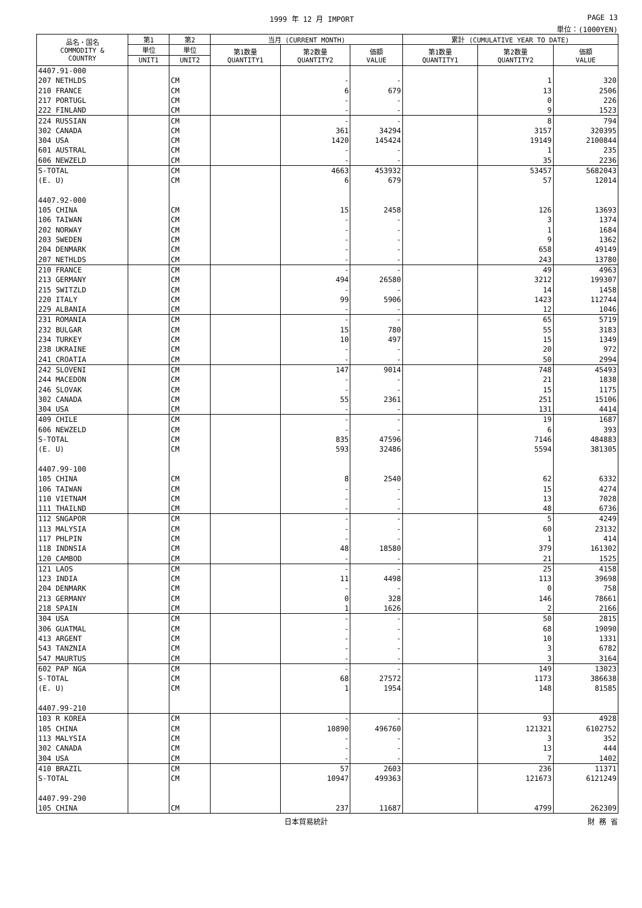1999 年 12 月 IMPORT PAGE 13
単位：(1000YEN)
| 品名・国名 COMMODITY & COUNTRY | 第1 | 第2 | 当月 (CURRENT MONTH) | | | 累計 (CUMULATIVE YEAR TO DATE) | | |
| --- | --- | --- | --- | --- | --- | --- | --- | --- |
| | 単位 | 単位 | 第1数量 QUANTITY1 | 第2数量 QUANTITY2 | 価額 VALUE | 第1数量 QUANTITY1 | 第2数量 QUANTITY2 | 価額 VALUE |
| | UNIT1 | UNIT2 | | | | | | |
| 4407.91-000 | | | | | | | | |
| 207 NETHLDS | | CM | | - | - | | 1 | 320 |
| 210 FRANCE | | CM | | 6 | 679 | | 13 | 2506 |
| 217 PORTUGL | | CM | | - | - | | 0 | 226 |
| 222 FINLAND | | CM | | - | - | | 9 | 1523 |
| 224 RUSSIAN | | CM | | - | - | | 8 | 794 |
| 302 CANADA | | CM | | 361 | 34294 | | 3157 | 320395 |
| 304 USA | | CM | | 1420 | 145424 | | 19149 | 2100844 |
| 601 AUSTRAL | | CM | | - | - | | 1 | 235 |
| 606 NEWZELD | | CM | | - | - | | 35 | 2236 |
| S-TOTAL | | CM | | 4663 | 453932 | | 53457 | 5682043 |
| (E. U) | | CM | | 6 | 679 | | 57 | 12014 |
| 4407.92-000 | | | | | | | | |
| 105 CHINA | | CM | | 15 | 2458 | | 126 | 13693 |
| 106 TAIWAN | | CM | | - | - | | 3 | 1374 |
| 202 NORWAY | | CM | | - | - | | 1 | 1684 |
| 203 SWEDEN | | CM | | - | - | | 9 | 1362 |
| 204 DENMARK | | CM | | - | - | | 658 | 49149 |
| 207 NETHLDS | | CM | | - | - | | 243 | 13780 |
| 210 FRANCE | | CM | | - | - | | 49 | 4963 |
| 213 GERMANY | | CM | | 494 | 26580 | | 3212 | 199307 |
| 215 SWITZLD | | CM | | - | - | | 14 | 1458 |
| 220 ITALY | | CM | | 99 | 5906 | | 1423 | 112744 |
| 229 ALBANIA | | CM | | - | - | | 12 | 1046 |
| 231 ROMANIA | | CM | | - | - | | 65 | 5719 |
| 232 BULGAR | | CM | | 15 | 780 | | 55 | 3183 |
| 234 TURKEY | | CM | | 10 | 497 | | 15 | 1349 |
| 238 UKRAINE | | CM | | - | - | | 20 | 972 |
| 241 CROATIA | | CM | | - | - | | 50 | 2994 |
| 242 SLOVENI | | CM | | 147 | 9014 | | 748 | 45493 |
| 244 MACEDON | | CM | | - | - | | 21 | 1838 |
| 246 SLOVAK | | CM | | - | - | | 15 | 1175 |
| 302 CANADA | | CM | | 55 | 2361 | | 251 | 15106 |
| 304 USA | | CM | | - | - | | 131 | 4414 |
| 409 CHILE | | CM | | - | - | | 19 | 1687 |
| 606 NEWZELD | | CM | | - | - | | 6 | 393 |
| S-TOTAL | | CM | | 835 | 47596 | | 7146 | 484883 |
| (E. U) | | CM | | 593 | 32486 | | 5594 | 381305 |
| 4407.99-100 | | | | | | | | |
| 105 CHINA | | CM | | 8 | 2540 | | 62 | 6332 |
| 106 TAIWAN | | CM | | - | - | | 15 | 4274 |
| 110 VIETNAM | | CM | | - | - | | 13 | 7028 |
| 111 THAILND | | CM | | - | - | | 48 | 6736 |
| 112 SNGAPOR | | CM | | - | - | | 5 | 4249 |
| 113 MALYSIA | | CM | | - | - | | 60 | 23132 |
| 117 PHLPIN | | CM | | - | - | | 1 | 414 |
| 118 INDNSIA | | CM | | 48 | 18580 | | 379 | 161302 |
| 120 CAMBOD | | CM | | - | - | | 21 | 1525 |
| 121 LAOS | | CM | | - | - | | 25 | 4158 |
| 123 INDIA | | CM | | 11 | 4498 | | 113 | 39698 |
| 204 DENMARK | | CM | | - | - | | 0 | 758 |
| 213 GERMANY | | CM | | 0 | 328 | | 146 | 78661 |
| 218 SPAIN | | CM | | 1 | 1626 | | 2 | 2166 |
| 304 USA | | CM | | - | - | | 50 | 2815 |
| 306 GUATMAL | | CM | | - | - | | 68 | 19090 |
| 413 ARGENT | | CM | | - | - | | 10 | 1331 |
| 543 TANZNIA | | CM | | - | - | | 3 | 6782 |
| 547 MAURTUS | | CM | | - | - | | 3 | 3164 |
| 602 PAP NGA | | CM | | - | - | | 149 | 13023 |
| S-TOTAL | | CM | | 68 | 27572 | | 1173 | 386638 |
| (E. U) | | CM | | 1 | 1954 | | 148 | 81585 |
| 4407.99-210 | | | | | | | | |
| 103 R KOREA | | CM | | - | - | | 93 | 4928 |
| 105 CHINA | | CM | | 10890 | 496760 | | 121321 | 6102752 |
| 113 MALYSIA | | CM | | - | - | | 3 | 352 |
| 302 CANADA | | CM | | - | - | | 13 | 444 |
| 304 USA | | CM | | - | - | | 7 | 1402 |
| 410 BRAZIL | | CM | | 57 | 2603 | | 236 | 11371 |
| S-TOTAL | | CM | | 10947 | 499363 | | 121673 | 6121249 |
| 4407.99-290 | | | | | | | | |
| 105 CHINA | | CM | | 237 | 11687 | | 4799 | 262309 |
日本貿易統計 財 務 省